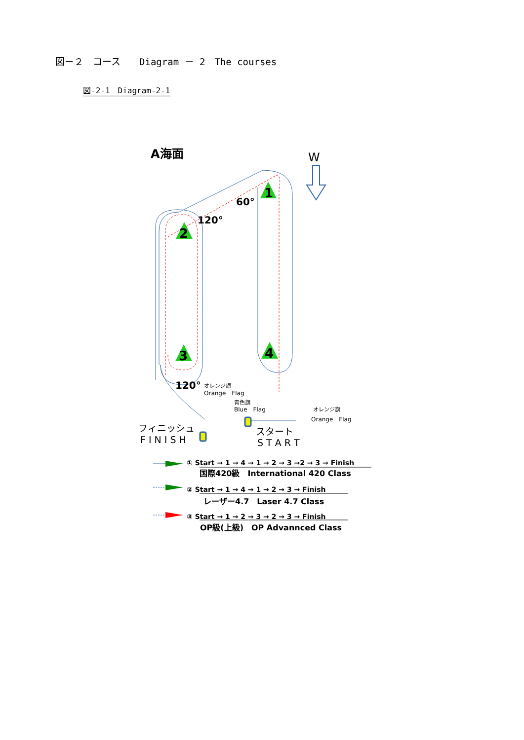図－２　コース　　Diagram － 2　The courses
図-2-1　Diagram-2-1
A海面
W
1
2
3
4
60°
120°
120°
オレンジ旗
Orange　Flag
青色旗
Blue　Flag
オレンジ旗
Orange　Flag
フィニッシュ
F I N I S H
スタート
S T A R T
① Start → 1 → 4 → 1 → 2 → 3 →2 → 3 → Finish
国際420級　International 420 Class
② Start → 1 → 4 → 1 → 2 → 3 → Finish
レーザー4.7　Laser 4.7 Class
③ Start → 1 → 2 → 3 → 2 → 3 → Finish
OP級(上級)　OP Advannced Class